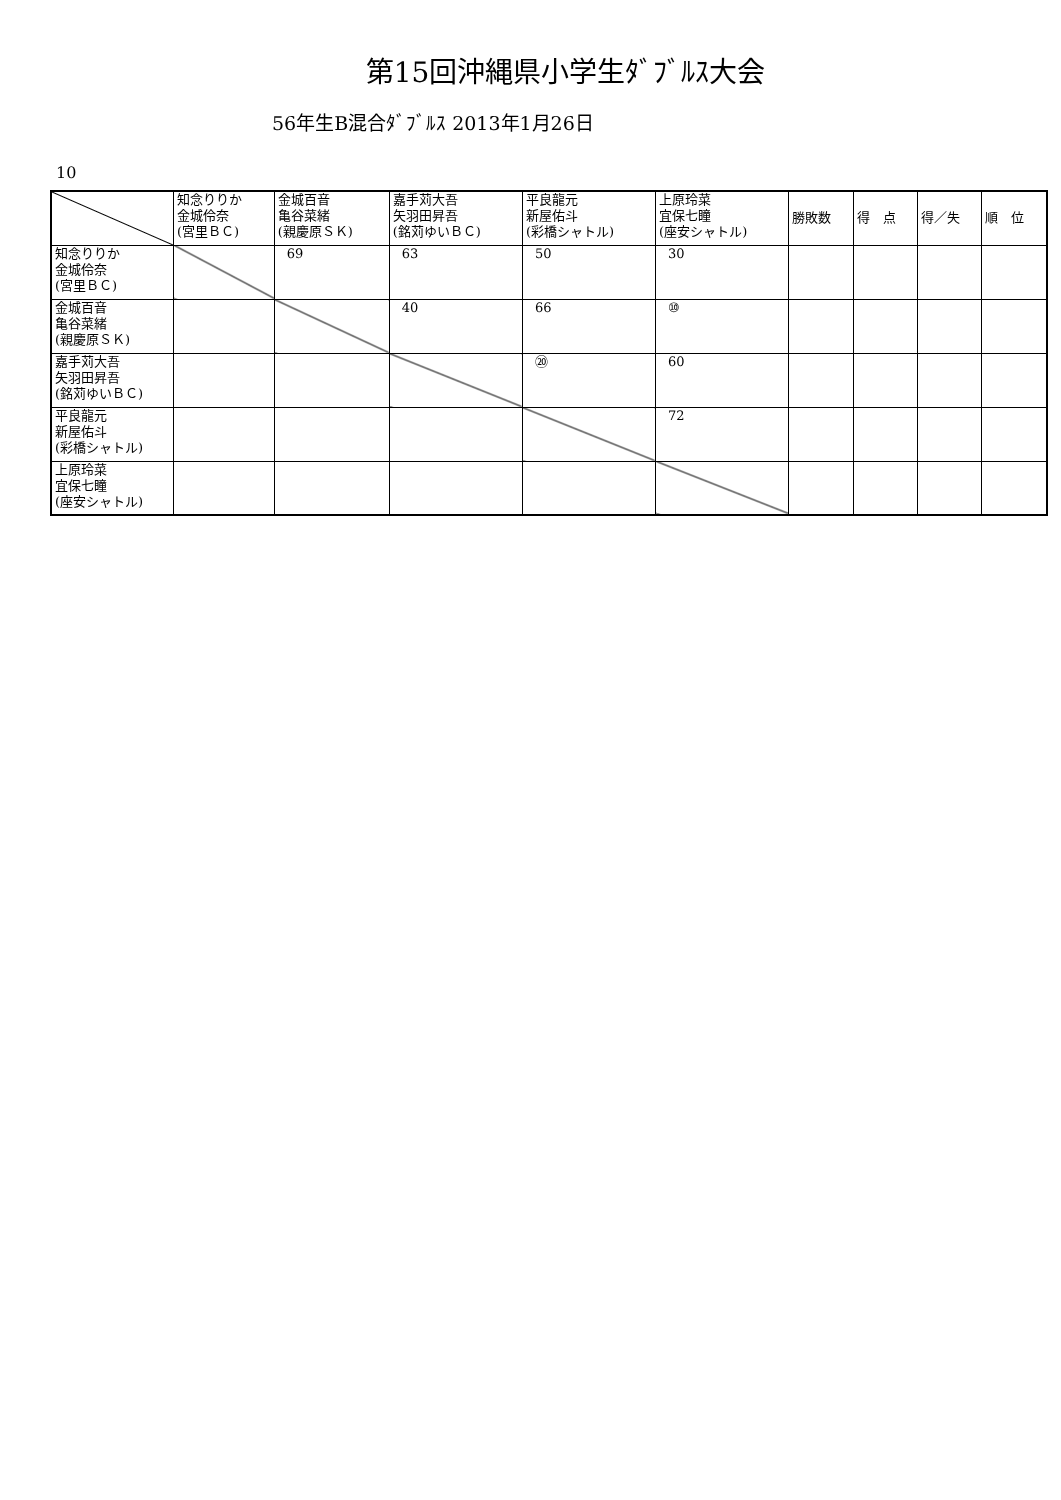第15回沖縄県小学生ﾀﾞﾌﾞﾙｽ大会
56年生B混合ﾀﾞﾌﾞﾙｽ 2013年1月26日
10
| | 知念りりか 金城伶奈 (宮里ＢＣ) | 金城百音 亀谷菜緒 (親慶原ＳＫ) | 嘉手苅大吾 矢羽田昇吾 (銘苅ゆいＢＣ) | 平良龍元 新屋佑斗 (彩橋シャトル) | 上原玲菜 宜保七瞳 (座安シャトル) | 勝敗数 | 得 点 | 得／失 | 順 位 |
| --- | --- | --- | --- | --- | --- | --- | --- | --- | --- |
| 知念りりか 金城伶奈 (宮里ＢＣ) | | 69 | 63 | 50 | 30 | | | | |
| 金城百音 亀谷菜緒 (親慶原ＳＫ) | | | 40 | 66 | ⑩ | | | | |
| 嘉手苅大吾 矢羽田昇吾 (銘苅ゆいＢＣ) | | | | ⑳ | 60 | | | | |
| 平良龍元 新屋佑斗 (彩橋シャトル) | | | | | 72 | | | | |
| 上原玲菜 宜保七瞳 (座安シャトル) | | | | | | | | | |